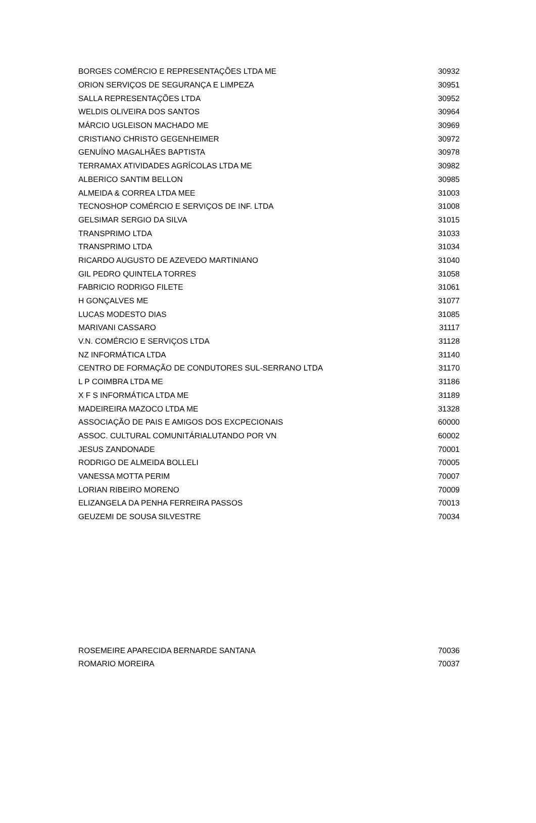| BORGES COMÉRCIO E REPRESENTAÇÕES LTDA ME | 30932 |
| ORION SERVIÇOS DE SEGURANÇA E LIMPEZA | 30951 |
| SALLA REPRESENTAÇÕES LTDA | 30952 |
| WELDIS OLIVEIRA DOS SANTOS | 30964 |
| MÁRCIO UGLEISON MACHADO ME | 30969 |
| CRISTIANO CHRISTO GEGENHEIMER | 30972 |
| GENUÍNO MAGALHÃES BAPTISTA | 30978 |
| TERRAMAX ATIVIDADES AGRÍCOLAS LTDA ME | 30982 |
| ALBERICO SANTIM BELLON | 30985 |
| ALMEIDA & CORREA LTDA MEE | 31003 |
| TECNOSHOP COMÉRCIO E SERVIÇOS DE INF. LTDA | 31008 |
| GELSIMAR SERGIO DA SILVA | 31015 |
| TRANSPRIMO LTDA | 31033 |
| TRANSPRIMO LTDA | 31034 |
| RICARDO AUGUSTO DE AZEVEDO MARTINIANO | 31040 |
| GIL PEDRO QUINTELA TORRES | 31058 |
| FABRICIO RODRIGO FILETE | 31061 |
| H GONÇALVES ME | 31077 |
| LUCAS MODESTO DIAS | 31085 |
| MARIVANI CASSARO | 31117 |
| V.N. COMÉRCIO E SERVIÇOS LTDA | 31128 |
| NZ INFORMÁTICA LTDA | 31140 |
| CENTRO DE FORMAÇÃO DE CONDUTORES SUL-SERRANO LTDA | 31170 |
| L P COIMBRA LTDA ME | 31186 |
| X F S INFORMÁTICA LTDA ME | 31189 |
| MADEIREIRA MAZOCO LTDA ME | 31328 |
| ASSOCIAÇÃO DE PAIS E AMIGOS DOS EXCPECIONAIS | 60000 |
| ASSOC. CULTURAL COMUNITÁRIALUTANDO POR VN | 60002 |
| JESUS ZANDONADE | 70001 |
| RODRIGO DE ALMEIDA BOLLELI | 70005 |
| VANESSA MOTTA PERIM | 70007 |
| LORIAN RIBEIRO MORENO | 70009 |
| ELIZANGELA DA PENHA FERREIRA PASSOS | 70013 |
| GEUZEMI DE SOUSA SILVESTRE | 70034 |
| ROSEMEIRE APARECIDA BERNARDE SANTANA | 70036 |
| ROMARIO MOREIRA | 70037 |